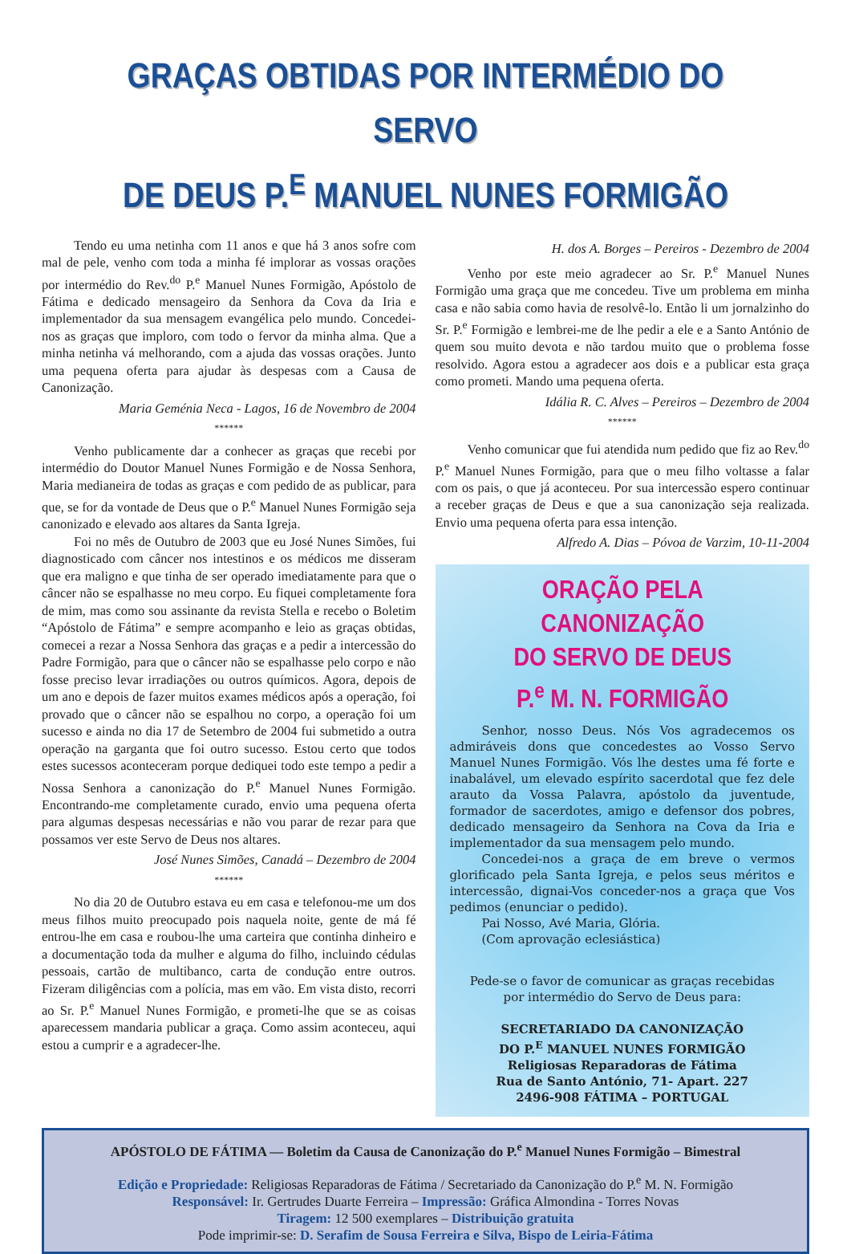GRAÇAS OBTIDAS POR INTERMÉDIO DO SERVO
DE DEUS P.<sup>E</sup> MANUEL NUNES FORMIGÃO
Tendo eu uma netinha com 11 anos e que há 3 anos sofre com mal de pele, venho com toda a minha fé implorar as vossas orações por intermédio do Rev.<sup>do</sup> P.<sup>e</sup> Manuel Nunes Formigão, Apóstolo de Fátima e dedicado mensageiro da Senhora da Cova da Iria e implementador da sua mensagem evangélica pelo mundo. Concedei-nos as graças que imploro, com todo o fervor da minha alma. Que a minha netinha vá melhorando, com a ajuda das vossas orações. Junto uma pequena oferta para ajudar às despesas com a Causa de Canonização.
Maria Geménia Neca - Lagos, 16 de Novembro de 2004
******
Venho publicamente dar a conhecer as graças que recebi por intermédio do Doutor Manuel Nunes Formigão e de Nossa Senhora, Maria medianeira de todas as graças e com pedido de as publicar, para que, se for da vontade de Deus que o P.<sup>e</sup> Manuel Nunes Formigão seja canonizado e elevado aos altares da Santa Igreja.
Foi no mês de Outubro de 2003 que eu José Nunes Simões, fui diagnosticado com câncer nos intestinos e os médicos me disseram que era maligno e que tinha de ser operado imediatamente para que o câncer não se espalhasse no meu corpo. Eu fiquei completamente fora de mim, mas como sou assinante da revista Stella e recebo o Boletim “Apóstolo de Fátima” e sempre acompanho e leio as graças obtidas, comecei a rezar a Nossa Senhora das graças e a pedir a intercessão do Padre Formigão, para que o câncer não se espalhasse pelo corpo e não fosse preciso levar irradiações ou outros químicos. Agora, depois de um ano e depois de fazer muitos exames médicos após a operação, foi provado que o câncer não se espalhou no corpo, a operação foi um sucesso e ainda no dia 17 de Setembro de 2004 fui submetido a outra operação na garganta que foi outro sucesso. Estou certo que todos estes sucessos aconteceram porque dediquei todo este tempo a pedir a Nossa Senhora a canonização do P.<sup>e</sup> Manuel Nunes Formigão. Encontrando-me completamente curado, envio uma pequena oferta para algumas despesas necessárias e não vou parar de rezar para que possamos ver este Servo de Deus nos altares.
José Nunes Simões, Canadá – Dezembro de 2004
******
No dia 20 de Outubro estava eu em casa e telefonou-me um dos meus filhos muito preocupado pois naquela noite, gente de má fé entrou-lhe em casa e roubou-lhe uma carteira que continha dinheiro e a documentação toda da mulher e alguma do filho, incluindo cédulas pessoais, cartão de multibanco, carta de condução entre outros. Fizeram diligências com a polícia, mas em vão. Em vista disto, recorri ao Sr. P.<sup>e</sup> Manuel Nunes Formigão, e prometi-lhe que se as coisas aparecessem mandaria publicar a graça. Como assim aconteceu, aqui estou a cumprir e a agradecer-lhe.
H. dos A. Borges – Pereiros - Dezembro de 2004
Venho por este meio agradecer ao Sr. P.<sup>e</sup> Manuel Nunes Formigão uma graça que me concedeu. Tive um problema em minha casa e não sabia como havia de resolvê-lo. Então li um jornalzinho do Sr. P.<sup>e</sup> Formigão e lembrei-me de lhe pedir a ele e a Santo António de quem sou muito devota e não tardou muito que o problema fosse resolvido. Agora estou a agradecer aos dois e a publicar esta graça como prometi. Mando uma pequena oferta.
Idália R. C. Alves – Pereiros – Dezembro de 2004
******
Venho comunicar que fui atendida num pedido que fiz ao Rev.<sup>do</sup> P.<sup>e</sup> Manuel Nunes Formigão, para que o meu filho voltasse a falar com os pais, o que já aconteceu. Por sua intercessão espero continuar a receber graças de Deus e que a sua canonização seja realizada. Envio uma pequena oferta para essa intenção.
Alfredo A. Dias – Póvoa de Varzim, 10-11-2004
ORAÇÃO PELA CANONIZAÇÃO
DO SERVO DE DEUS
P.<sup>e</sup> M. N. FORMIGÃO
Senhor, nosso Deus. Nós Vos agradecemos os admiráveis dons que concedestes ao Vosso Servo Manuel Nunes Formigão. Vós lhe destes uma fé forte e inabalável, um elevado espírito sacerdotal que fez dele arauto da Vossa Palavra, apóstolo da juventude, formador de sacerdotes, amigo e defensor dos pobres, dedicado mensageiro da Senhora na Cova da Iria e implementador da sua mensagem pelo mundo.
Concedei-nos a graça de em breve o vermos glorificado pela Santa Igreja, e pelos seus méritos e intercessão, dignai-Vos conceder-nos a graça que Vos pedimos (enunciar o pedido).
Pai Nosso, Avé Maria, Glória.
(Com aprovação eclesiástica)
Pede-se o favor de comunicar as graças recebidas
por intermédio do Servo de Deus para:
SECRETARIADO DA CANONIZAÇÃO
DO P.<sup>E</sup> MANUEL NUNES FORMIGÃO
Religiosas Reparadoras de Fátima
Rua de Santo António, 71- Apart. 227
2496-908 FÁTIMA – PORTUGAL
APÓSTOLO DE FÁTIMA — Boletim da Causa de Canonização do P.<sup>e</sup> Manuel Nunes Formigão – Bimestral
Edição e Propriedade: Religiosas Reparadoras de Fátima / Secretariado da Canonização do P.<sup>e</sup> M. N. Formigão
Responsável: Ir. Gertrudes Duarte Ferreira – Impressão: Gráfica Almondina - Torres Novas
Tiragem: 12 500 exemplares – Distribuição gratuita
Pode imprimir-se: D. Serafim de Sousa Ferreira e Silva, Bispo de Leiria-Fátima